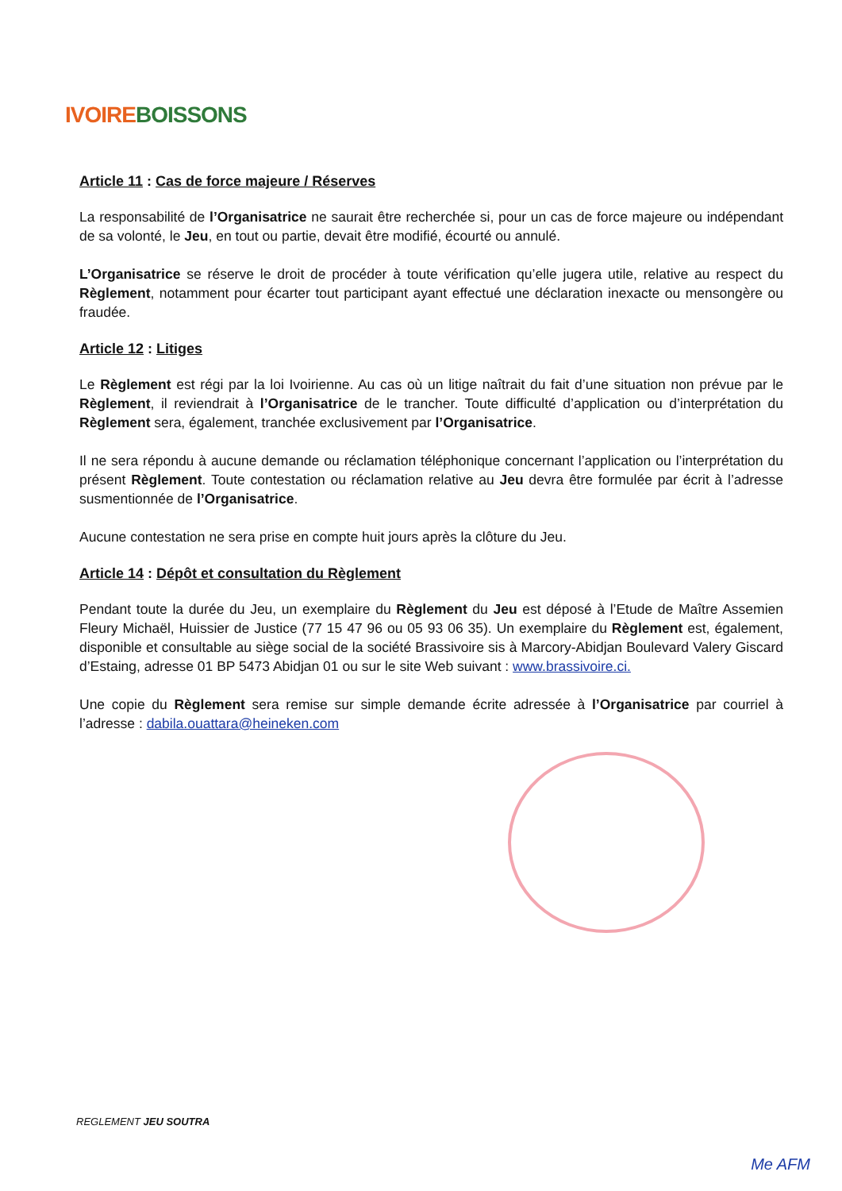IVOIRE BOISSONS
Article 11 : Cas de force majeure / Réserves
La responsabilité de l’Organisatrice ne saurait être recherchée si, pour un cas de force majeure ou indépendant de sa volonté, le Jeu, en tout ou partie, devait être modifié, écourté ou annulé.
L’Organisatrice se réserve le droit de procéder à toute vérification qu’elle jugera utile, relative au respect du Règlement, notamment pour écarter tout participant ayant effectué une déclaration inexacte ou mensongère ou fraudée.
Article 12 : Litiges
Le Règlement est régi par la loi Ivoirienne. Au cas où un litige naîtrait du fait d’une situation non prévue par le Règlement, il reviendrait à l’Organisatrice de le trancher. Toute difficulté d’application ou d’interprétation du Règlement sera, également, tranchée exclusivement par l’Organisatrice.
Il ne sera répondu à aucune demande ou réclamation téléphonique concernant l’application ou l’interprétation du présent Règlement. Toute contestation ou réclamation relative au Jeu devra être formulée par écrit à l’adresse susmentionnée de l’Organisatrice.
Aucune contestation ne sera prise en compte huit jours après la clôture du Jeu.
Article 14 : Dépôt et consultation du Règlement
Pendant toute la durée du Jeu, un exemplaire du Règlement du Jeu est déposé à l’Etude de Maître Assemien Fleury Michaël, Huissier de Justice (77 15 47 96 ou 05 93 06 35). Un exemplaire du Règlement est, également, disponible et consultable au siège social de la société Brassivoire sis à Marcory-Abidjan Boulevard Valery Giscard d’Estaing, adresse 01 BP 5473 Abidjan 01 ou sur le site Web suivant : www.brassivoire.ci.
Une copie du Règlement sera remise sur simple demande écrite adressée à l’Organisatrice par courriel à l’adresse : dabila.ouattara@heineken.com
REGLEMENT JEU SOUTRA
Me AFM